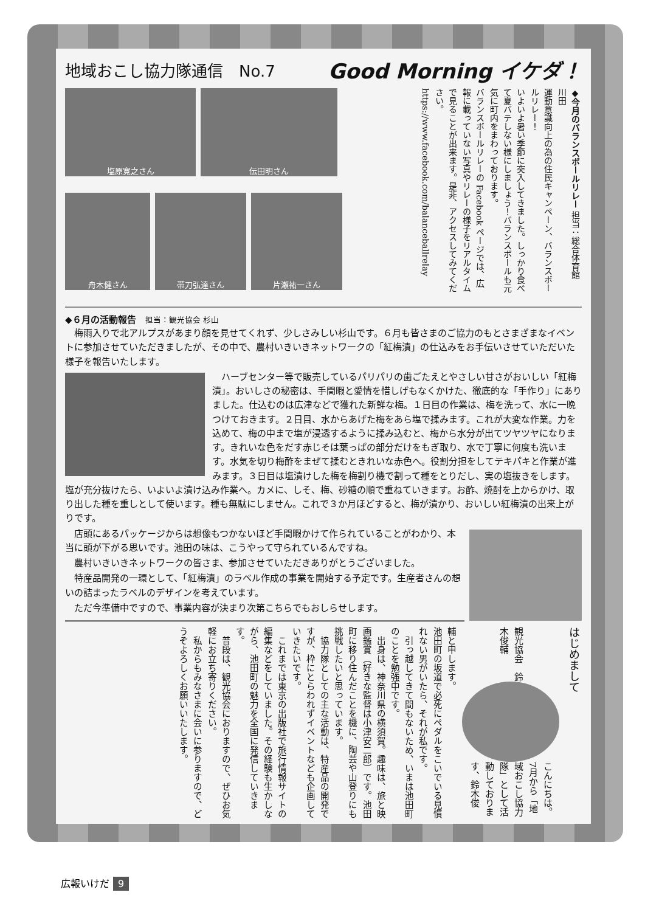地域おこし協力隊通信　No.7
Good Morning イケダ！
◆今月のバランスボールリレー 担当：総合体育館　川田
運動意識向上の為の住民キャンペーン、バランスボールリレー！
いよいよ暑い季節に突入してきました。しっかり食べて夏バテしない様にしましょう！バランスボールも元気に町内をまわっております。
バランスボールリレーの Facebook ページでは、広報に載っていない写真やリレーの様子をリアルタイムで見ることが出来ます。是非、アクセスしてみてください。
https://www.facebook.com/balanceballrelay
塩原寛之さん
伝田明さん
舟木健さん
帯刀弘達さん
片瀬祐一さん
◆６月の活動報告　担当：観光協会 杉山
梅雨入りで北アルプスがあまり顔を見せてくれず、少しさみしい杉山です。６月も皆さまのご協力のもとさまざまなイベントに参加させていただきましたが、その中で、農村いきいきネットワークの「紅梅漬」の仕込みをお手伝いさせていただいた様子を報告いたします。
ハーブセンター等で販売しているパリパリの歯ごたえとやさしい甘さがおいしい「紅梅漬」。おいしさの秘密は、手間暇と愛情を惜しげもなくかけた、徹底的な「手作り」にありました。仕込むのは広津などで獲れた新鮮な梅。１日目の作業は、梅を洗って、水に一晩つけておきます。２日目、水からあげた梅をあら塩で揉みます。これが大変な作業。力を込めて、梅の中まで塩が浸透するように揉み込むと、梅から水分が出てツヤツヤになります。きれいな色をだす赤じそは葉っぱの部分だけをもぎ取り、水で丁寧に何度も洗います。水気を切り梅酢をまぜて揉むときれいな赤色へ。役割分担をしてテキパキと作業が進みます。３日目は塩漬けした梅を梅割り機で割って種をとりだし、実の塩抜きをします。塩が充分抜けたら、いよいよ漬け込み作業へ。カメに、しそ、梅、砂糖の順で重ねていきます。お酢、焼酎を上からかけ、取り出した種を重しとして使います。種も無駄にしません。これで３か月ほどすると、梅が漬かり、おいしい紅梅漬の出来上がりです。
店頭にあるパッケージからは想像もつかないほど手間暇かけて作られていることがわかり、本当に頭が下がる思いです。池田の味は、こうやって守られているんですね。
農村いきいきネットワークの皆さま、参加させていただきありがとうございました。
特産品開発の一環として、「紅梅漬」のラベル作成の事業を開始する予定です。生産者さんの想いの詰まったラベルのデザインを考えています。
ただ今準備中ですので、事業内容が決まり次第こちらでもおしらせします。
はじめまして
観光協会　鈴木俊輔
こんにちは。7月から「地域おこし協力隊」として活動しております、鈴木俊
輔と申します。
池田町の坂道で必死にペダルをこいでいる見慣れない男がいたら、それが私です。
　引っ越してきて間もないため、いまは池田町のことを勉強中です。
　出身は、神奈川県の横須賀。趣味は、旅と映画鑑賞（好きな監督は小津安二郎）です。池田町に移り住んだことを機に、陶芸や山登りにも挑戦したいと思っています。
　協力隊としての主な活動は、特産品の開発ですが、枠にとらわれずイベントなども企画していきたいです。
　これまでは東京の出版社で旅行情報サイトの編集などをしていました。その経験も生かしながら、池田町の魅力を全国に発信していきます。
　普段は、観光協会におりますので、ぜひお気軽にお立ち寄りください。
　私からもみなさまに会いに参りますので、どうぞよろしくお願いいたします。
広報いけだ 9